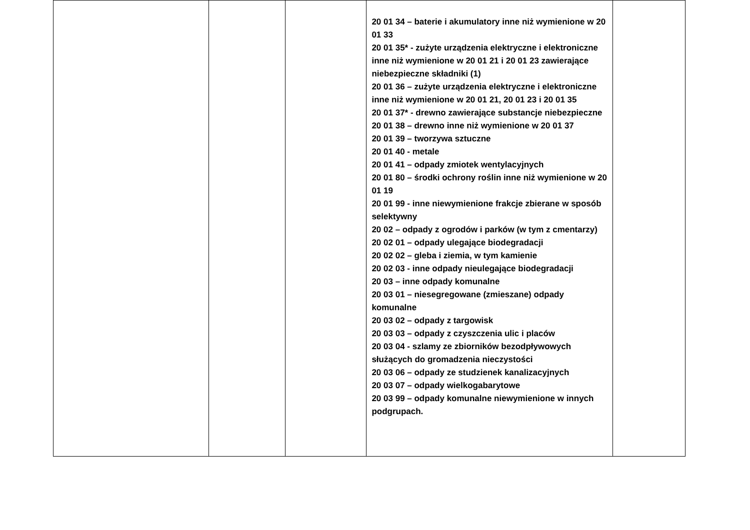| | | | 20 01 34 – baterie i akumulatory inne niż wymienione w 20 01 33 20 01 35* - zużyte urządzenia elektryczne i elektroniczne inne niż wymienione w 20 01 21 i 20 01 23 zawierające niebezpieczne składniki (1) 20 01 36 – zużyte urządzenia elektryczne i elektroniczne inne niż wymienione w 20 01 21, 20 01 23 i 20 01 35 20 01 37* - drewno zawierające substancje niebezpieczne 20 01 38 – drewno inne niż wymienione w 20 01 37 20 01 39 – tworzywa sztuczne 20 01 40 - metale 20 01 41 – odpady zmiotek wentylacyjnych 20 01 80 – środki ochrony roślin inne niż wymienione w 20 01 19 20 01 99 - inne niewymienione frakcje zbierane w sposób selektywny 20 02 – odpady z ogrodów i parków (w tym z cmentarzy) 20 02 01 – odpady ulegające biodegradacji 20 02 02 – gleba i ziemia, w tym kamienie 20 02 03 - inne odpady nieulegające biodegradacji 20 03 – inne odpady komunalne 20 03 01 – niesegregowane (zmieszane) odpady komunalne 20 03 02 – odpady z targowisk 20 03 03 – odpady z czyszczenia ulic i placów 20 03 04 - szlamy ze zbiorników bezodpływowych służących do gromadzenia nieczystości 20 03 06 – odpady ze studzienek kanalizacyjnych 20 03 07 – odpady wielkogabarytowe 20 03 99 – odpady komunalne niewymienione w innych podgrupach. | |